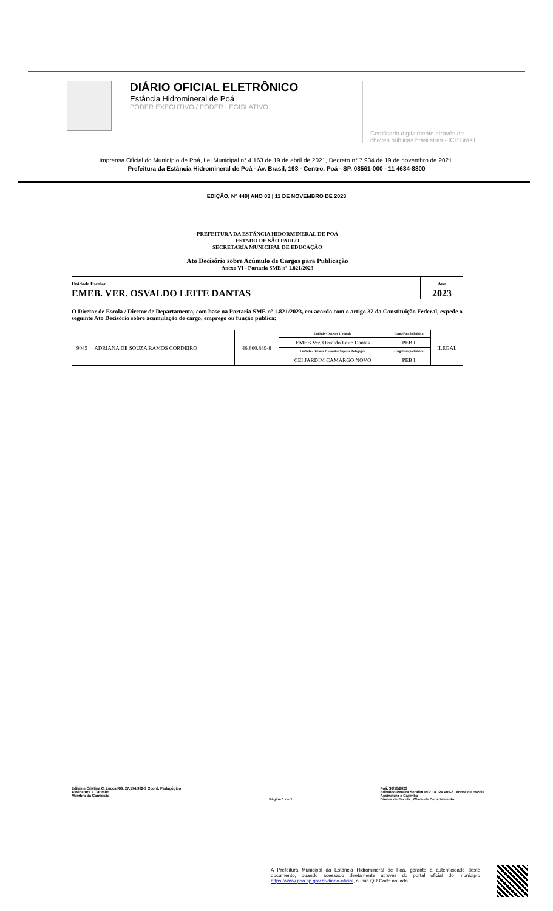DIÁRIO OFICIAL ELETRÔNICO
Estância Hidromineral de Poá
PODER EXECUTIVO / PODER LEGISLATIVO
Certificado digitalmente através de
chaves públicas brasileiras - ICP Brasil
Imprensa Oficial do Município de Poá, Lei Municipal n° 4.163 de 19 de abril de 2021, Decreto n° 7.934 de 19 de novembro de 2021.
Prefeitura da Estância Hidromineral de Poá - Av. Brasil, 198 - Centro, Poá - SP, 08561-000 - 11 4634-8800
EDIÇÃO, Nº 449| ANO 03 | 11 DE NOVEMBRO DE 2023
PREFEITURA DA ESTÂNCIA HIDORMINERAL DE POÁ
ESTADO DE SÃO PAULO
SECRETARIA MUNICIPAL DE EDUCAÇÃO
Ato Decisório sobre Acúmulo de Cargos para Publicação
Anexo VI - Portaria SME nº 1.821/2023
Unidade Escolar
EMEB. VER. OSVALDO LEITE DANTAS
Ano
2023
O Diretor de Escola / Diretor de Departamento, com base na Portaria SME nº 1.821/2023, em acordo com o artigo 37 da Constituição Federal, expede o seguinte Ato Decisório sobre acumulação de cargo, emprego ou função pública:
| 9045 | ADRIANA DE SOUZA RAMOS CORDEIRO | 46.860.889-8 | Unidade - Docente 1º vínculo | Cargo/Função Pública | ILEGAL |
| | | | EMEB Ver. Osvaldo Leite Dantas | PEB I | |
| | | | Unidade - Docente 2º vínculo / Suporte Pedagógico | Cargo/Função Pública | |
| | | | CEI JARDIM CAMARGO NOVO | PEB I | |
Edilaine Cristina C. Lucca RG: 27.174.982-9 Coord. Pedagógico
Assinatura e Carimbo
Membro da Comissão
Página 1 de 1 Poá, 30/10/2023
Edivaldo Pereira Serafim RG: 18.124.405-6 Diretor de Escola
Assinatura e Carimbo
Diretor de Escola / Chefe de Departamento
A Prefeitura Municipal da Estância Hidromineral de Poá, garante a autenticidade deste documento, quando acessado diretamente através do portal oficial do município https://www.poa.sp.gov.br/diario-oficial, ou via QR Code ao lado.